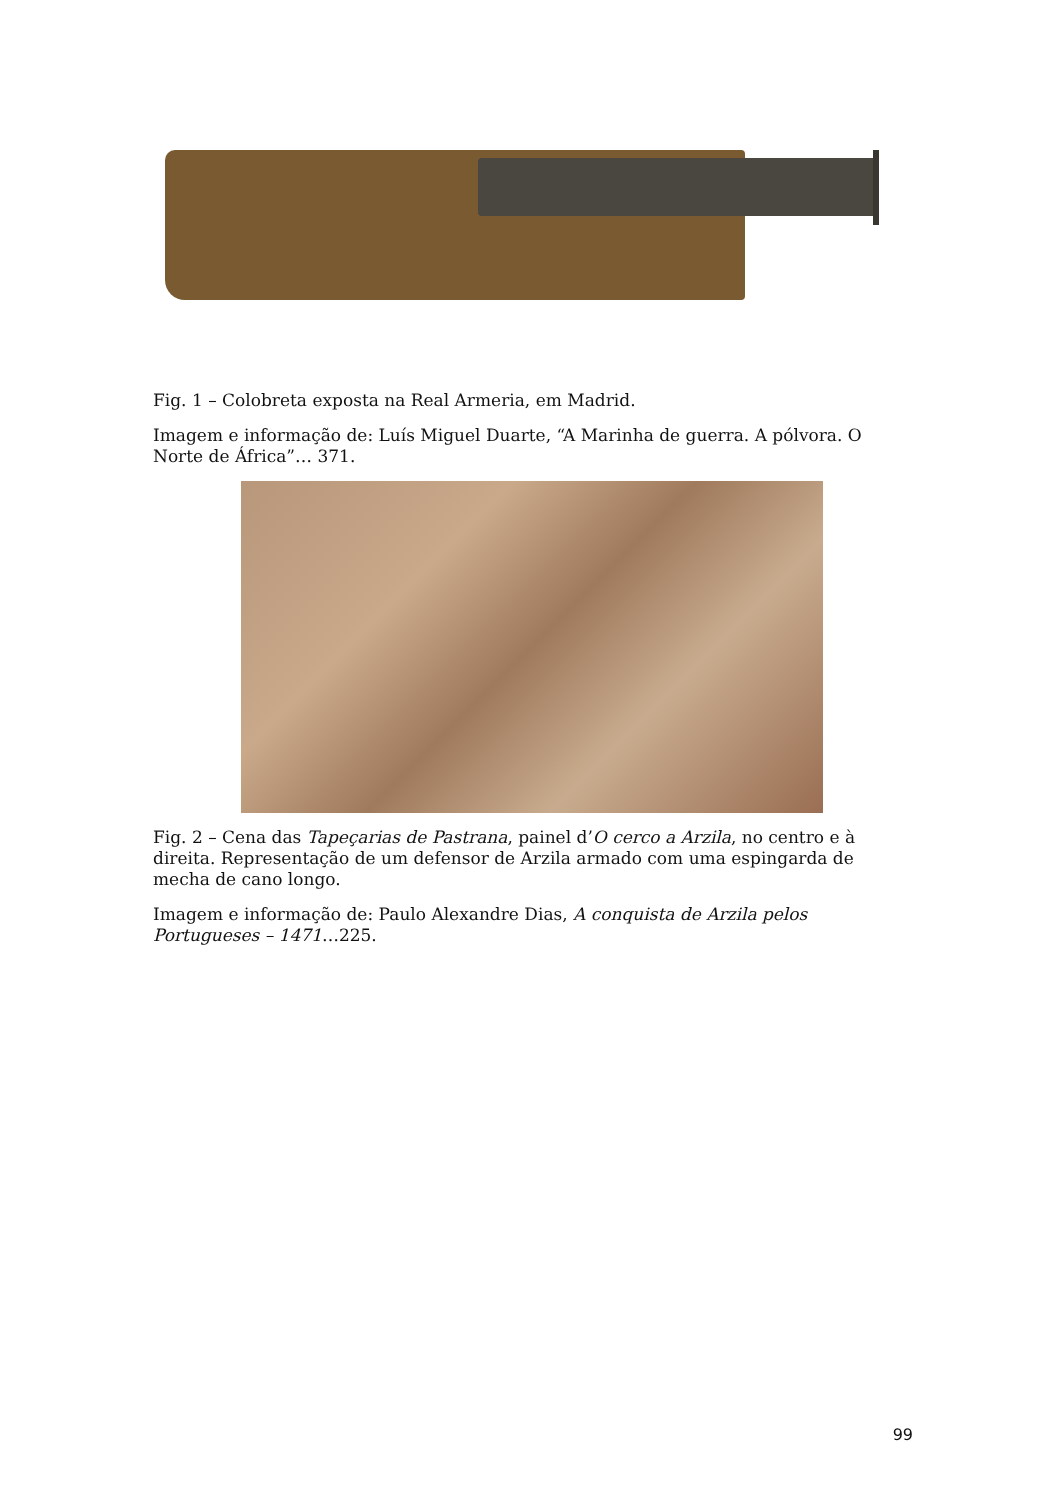Fig. 1 – Colobreta exposta na Real Armeria, em Madrid.
Imagem e informação de: Luís Miguel Duarte, “A Marinha de guerra. A pólvora. O Norte de África”… 371.
Fig. 2 – Cena das Tapeçarias de Pastrana, painel d’O cerco a Arzila, no centro e à direita. Representação de um defensor de Arzila armado com uma espingarda de mecha de cano longo.
Imagem e informação de: Paulo Alexandre Dias, A conquista de Arzila pelos Portugueses – 1471…225.
99